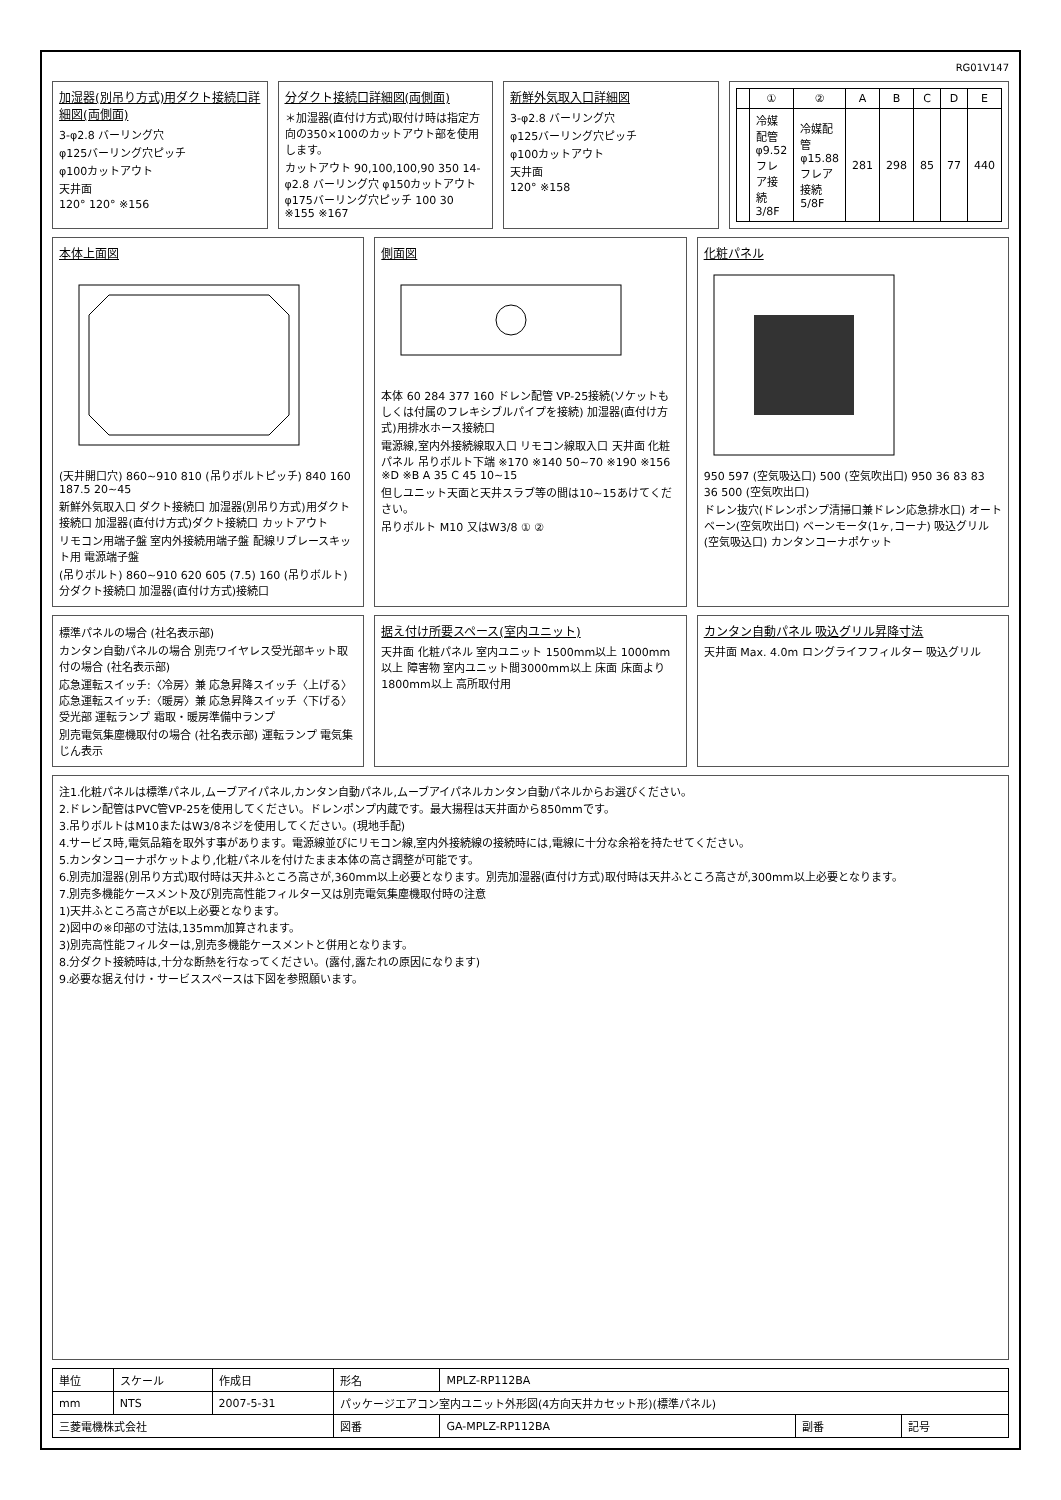RG01V147
加湿器(別吊り方式)用ダクト接続口詳細図(両側面)
3-φ2.8 バーリング穴
φ125バーリング穴ピッチ
φ100カットアウト
天井面
120° 120° ※156
分ダクト接続口詳細図(両側面)
＊加湿器(直付け方式)取付け時は指定方向の350×100のカットアウト部を使用します。
カットアウト 90,100,100,90 350 14-φ2.8 バーリング穴 φ150カットアウト φ175バーリング穴ピッチ 100 30 ※155 ※167
新鮮外気取入口詳細図
3-φ2.8 バーリング穴
φ125バーリング穴ピッチ
φ100カットアウト
天井面
120° ※158
| | ① | ② | A | B | C | D | E |
| --- | --- | --- | --- | --- | --- | --- | --- |
| | 冷媒配管 φ9.52 フレア接続 3/8F | 冷媒配管 φ15.88 フレア接続 5/8F | 281 | 298 | 85 | 77 | 440 |
本体上面図
(天井開口穴) 860~910 810 (吊りボルトピッチ) 840 160 187.5 20~45
新鮮外気取入口 ダクト接続口 加湿器(別吊り方式)用ダクト接続口 加湿器(直付け方式)ダクト接続口 カットアウト
リモコン用端子盤 室内外接続用端子盤 配線リブレースキット用 電源端子盤
(吊りボルト) 860~910 620 605 (7.5) 160 (吊りボルト) 分ダクト接続口 加湿器(直付け方式)接続口
側面図
本体 60 284 377 160 ドレン配管 VP-25接続(ソケットもしくは付属のフレキシブルパイプを接続) 加湿器(直付け方式)用排水ホース接続口
電源線,室内外接続線取入口 リモコン線取入口 天井面 化粧パネル 吊りボルト下端 ※170 ※140 50~70 ※190 ※156 ※D ※B A 35 C 45 10~15
但しユニット天面と天井スラブ等の間は10~15あけてください。
吊りボルト M10 又はW3/8 ① ②
化粧パネル
950 597 (空気吸込口) 500 (空気吹出口) 950 36 83 83 36 500 (空気吹出口)
ドレン抜穴(ドレンポンプ清掃口兼ドレン応急排水口) オートベーン(空気吹出口) ベーンモータ(1ヶ,コーナ) 吸込グリル(空気吸込口) カンタンコーナポケット
標準パネルの場合 (社名表示部)
カンタン自動パネルの場合 別売ワイヤレス受光部キット取付の場合 (社名表示部)
応急運転スイッチ:〈冷房〉兼 応急昇降スイッチ〈上げる〉 応急運転スイッチ:〈暖房〉兼 応急昇降スイッチ〈下げる〉 受光部 運転ランプ 霜取・暖房準備中ランプ
別売電気集塵機取付の場合 (社名表示部) 運転ランプ 電気集じん表示
据え付け所要スペース(室内ユニット)
天井面 化粧パネル 室内ユニット 1500mm以上 1000mm以上 障害物 室内ユニット間3000mm以上 床面 床面より1800mm以上 高所取付用
カンタン自動パネル 吸込グリル昇降寸法
天井面 Max. 4.0m ロングライフフィルター 吸込グリル
注1.化粧パネルは標準パネル,ムーブアイパネル,カンタン自動パネル,ムーブアイパネルカンタン自動パネルからお選びください。
2.ドレン配管はPVC管VP-25を使用してください。ドレンポンプ内蔵です。最大揚程は天井面から850mmです。
3.吊りボルトはM10またはW3/8ネジを使用してください。(現地手配)
4.サービス時,電気品箱を取外す事があります。電源線並びにリモコン線,室内外接続線の接続時には,電線に十分な余裕を持たせてください。
5.カンタンコーナポケットより,化粧パネルを付けたまま本体の高さ調整が可能です。
6.別売加湿器(別吊り方式)取付時は天井ふところ高さが,360mm以上必要となります。別売加湿器(直付け方式)取付時は天井ふところ高さが,300mm以上必要となります。
7.別売多機能ケースメント及び別売高性能フィルター又は別売電気集塵機取付時の注意
1)天井ふところ高さがE以上必要となります。
2)図中の※印部の寸法は,135mm加算されます。
3)別売高性能フィルターは,別売多機能ケースメントと併用となります。
8.分ダクト接続時は,十分な断熱を行なってください。(露付,露たれの原因になります)
9.必要な据え付け・サービススペースは下図を参照願います。
| 単位 | スケール | 作成日 | 形名 | MPLZ-RP112BA | | |
| mm | NTS | 2007-5-31 | パッケージエアコン室内ユニット外形図(4方向天井カセット形)(標準パネル) | | | |
| 三菱電機株式会社 | | | 図番 | GA-MPLZ-RP112BA | 副番 | 記号 |